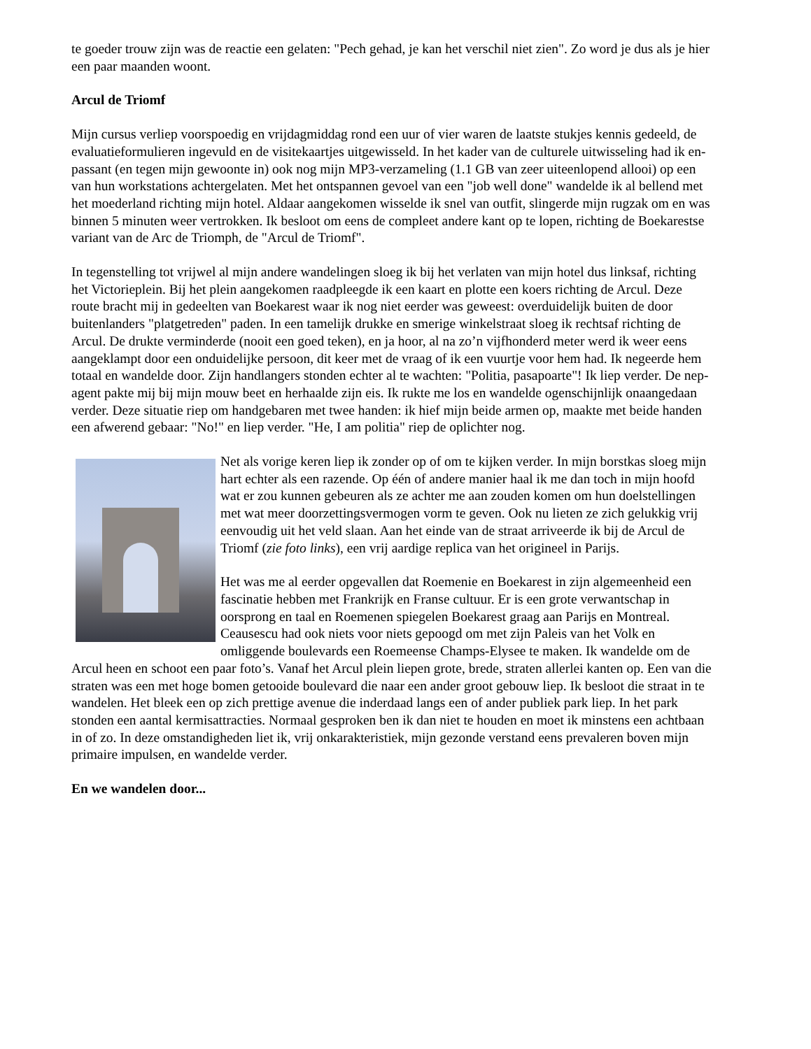te goeder trouw zijn was de reactie een gelaten: "Pech gehad, je kan het verschil niet zien". Zo word je dus als je hier een paar maanden woont.
Arcul de Triomf
Mijn cursus verliep voorspoedig en vrijdagmiddag rond een uur of vier waren de laatste stukjes kennis gedeeld, de evaluatieformulieren ingevuld en de visitekaartjes uitgewisseld. In het kader van de culturele uitwisseling had ik en-passant (en tegen mijn gewoonte in) ook nog mijn MP3-verzameling (1.1 GB van zeer uiteenlopend allooi) op een van hun workstations achtergelaten. Met het ontspannen gevoel van een "job well done" wandelde ik al bellend met het moederland richting mijn hotel. Aldaar aangekomen wisselde ik snel van outfit, slingerde mijn rugzak om en was binnen 5 minuten weer vertrokken. Ik besloot om eens de compleet andere kant op te lopen, richting de Boekarestse variant van de Arc de Triomph, de "Arcul de Triomf".
In tegenstelling tot vrijwel al mijn andere wandelingen sloeg ik bij het verlaten van mijn hotel dus linksaf, richting het Victorieplein. Bij het plein aangekomen raadpleegde ik een kaart en plotte een koers richting de Arcul. Deze route bracht mij in gedeelten van Boekarest waar ik nog niet eerder was geweest: overduidelijk buiten de door buitenlanders "platgetreden" paden. In een tamelijk drukke en smerige winkelstraat sloeg ik rechtsaf richting de Arcul. De drukte verminderde (nooit een goed teken), en ja hoor, al na zo’n vijfhonderd meter werd ik weer eens aangeklampt door een onduidelijke persoon, dit keer met de vraag of ik een vuurtje voor hem had. Ik negeerde hem totaal en wandelde door. Zijn handlangers stonden echter al te wachten: "Politia, pasapoarte"! Ik liep verder. De nep-agent pakte mij bij mijn mouw beet en herhaalde zijn eis. Ik rukte me los en wandelde ogenschijnlijk onaangedaan verder. Deze situatie riep om handgebaren met twee handen: ik hief mijn beide armen op, maakte met beide handen een afwerend gebaar: "No!" en liep verder. "He, I am politia" riep de oplichter nog.
Net als vorige keren liep ik zonder op of om te kijken verder. In mijn borstkas sloeg mijn hart echter als een razende. Op één of andere manier haal ik me dan toch in mijn hoofd wat er zou kunnen gebeuren als ze achter me aan zouden komen om hun doelstellingen met wat meer doorzettingsvermogen vorm te geven. Ook nu lieten ze zich gelukkig vrij eenvoudig uit het veld slaan. Aan het einde van de straat arriveerde ik bij de Arcul de Triomf (zie foto links), een vrij aardige replica van het origineel in Parijs.
Het was me al eerder opgevallen dat Roemenie en Boekarest in zijn algemeenheid een fascinatie hebben met Frankrijk en Franse cultuur. Er is een grote verwantschap in oorsprong en taal en Roemenen spiegelen Boekarest graag aan Parijs en Montreal. Ceausescu had ook niets voor niets gepoogd om met zijn Paleis van het Volk en omliggende boulevards een Roemeense Champs-Elysee te maken. Ik wandelde om de Arcul heen en schoot een paar foto’s. Vanaf het Arcul plein liepen grote, brede, straten allerlei kanten op. Een van die straten was een met hoge bomen getooide boulevard die naar een ander groot gebouw liep. Ik besloot die straat in te wandelen. Het bleek een op zich prettige avenue die inderdaad langs een of ander publiek park liep. In het park stonden een aantal kermisattracties. Normaal gesproken ben ik dan niet te houden en moet ik minstens een achtbaan in of zo. In deze omstandigheden liet ik, vrij onkarakteristiek, mijn gezonde verstand eens prevaleren boven mijn primaire impulsen, en wandelde verder.
En we wandelen door...